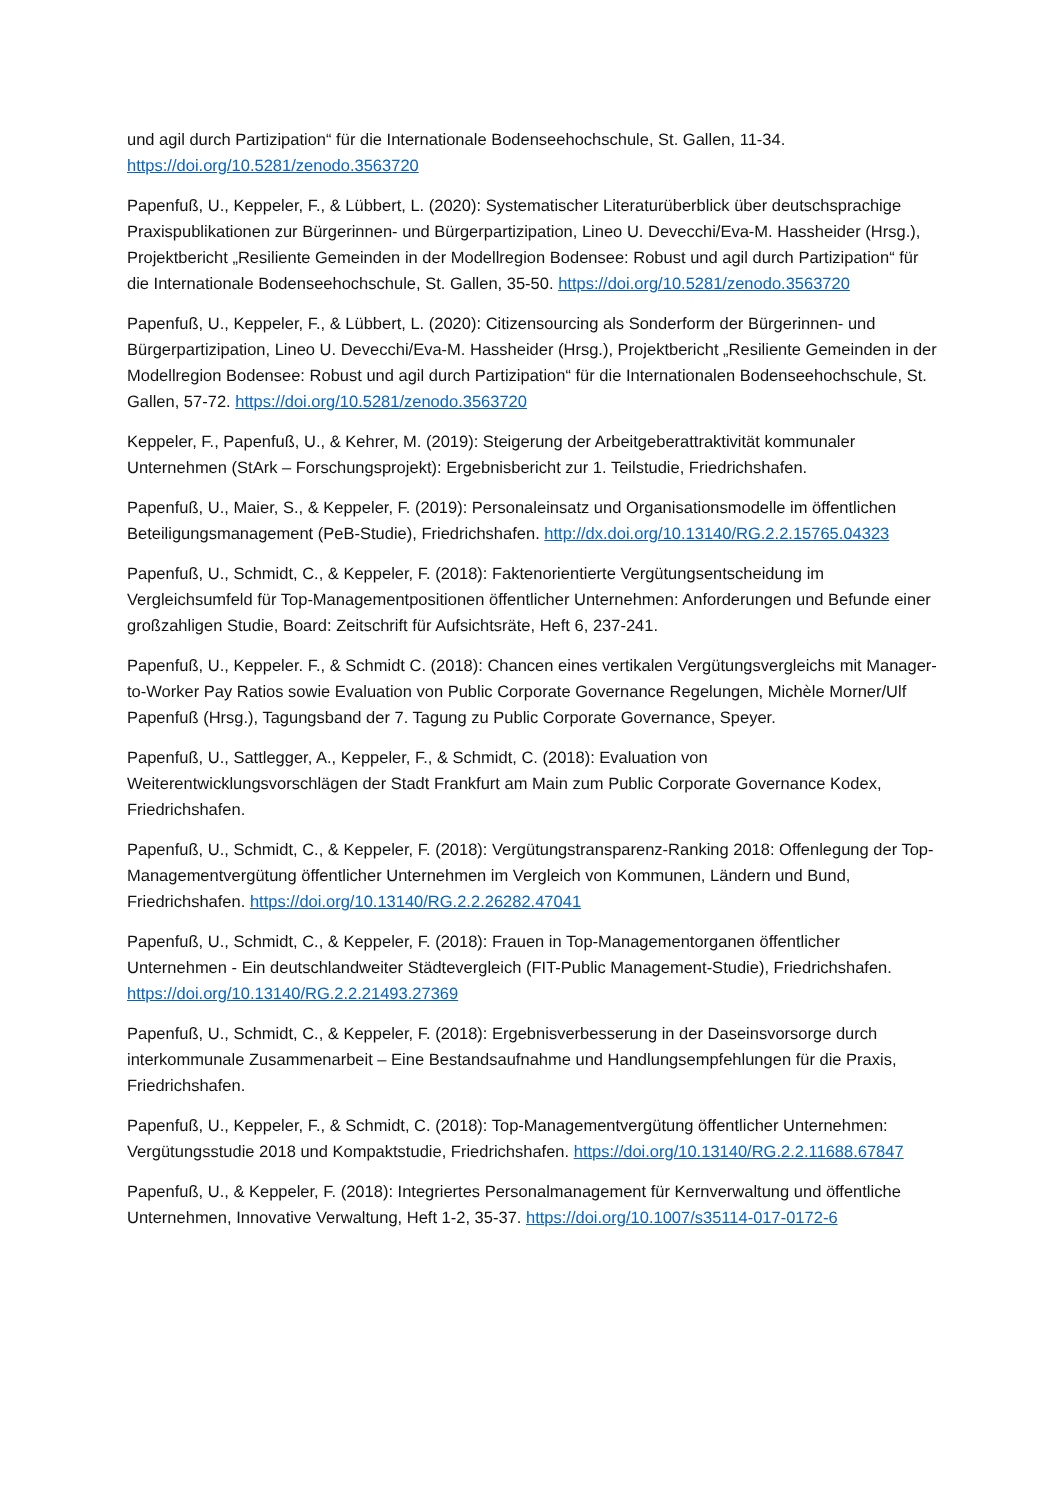und agil durch Partizipation“ für die Internationale Bodenseehochschule, St. Gallen, 11-34. https://doi.org/10.5281/zenodo.3563720
Papenfuß, U., Keppeler, F., & Lübbert, L. (2020): Systematischer Literaturüberblick über deutschsprachige Praxispublikationen zur Bürgerinnen- und Bürgerpartizipation, Lineo U. Devecchi/Eva-M. Hassheider (Hrsg.), Projektbericht „Resiliente Gemeinden in der Modellregion Bodensee: Robust und agil durch Partizipation“ für die Internationale Bodenseehochschule, St. Gallen, 35-50. https://doi.org/10.5281/zenodo.3563720
Papenfuß, U., Keppeler, F., & Lübbert, L. (2020): Citizensourcing als Sonderform der Bürgerinnen- und Bürgerpartizipation, Lineo U. Devecchi/Eva-M. Hassheider (Hrsg.), Projektbericht „Resiliente Gemeinden in der Modellregion Bodensee: Robust und agil durch Partizipation“ für die Internationalen Bodenseehochschule, St. Gallen, 57-72. https://doi.org/10.5281/zenodo.3563720
Keppeler, F., Papenfuß, U., & Kehrer, M. (2019): Steigerung der Arbeitgeberattraktivität kommunaler Unternehmen (StArk – Forschungsprojekt): Ergebnisbericht zur 1. Teilstudie, Friedrichshafen.
Papenfuß, U., Maier, S., & Keppeler, F. (2019): Personaleinsatz und Organisationsmodelle im öffentlichen Beteiligungsmanagement (PeB-Studie), Friedrichshafen. http://dx.doi.org/10.13140/RG.2.2.15765.04323
Papenfuß, U., Schmidt, C., & Keppeler, F. (2018): Faktenorientierte Vergütungsentscheidung im Vergleichsumfeld für Top-Managementpositionen öffentlicher Unternehmen: Anforderungen und Befunde einer großzahligen Studie, Board: Zeitschrift für Aufsichtsräte, Heft 6, 237-241.
Papenfuß, U., Keppeler. F., & Schmidt C. (2018): Chancen eines vertikalen Vergütungsvergleichs mit Manager-to-Worker Pay Ratios sowie Evaluation von Public Corporate Governance Regelungen, Michèle Morner/Ulf Papenfuß (Hrsg.), Tagungsband der 7. Tagung zu Public Corporate Governance, Speyer.
Papenfuß, U., Sattlegger, A., Keppeler, F., & Schmidt, C. (2018): Evaluation von Weiterentwicklungsvorschlägen der Stadt Frankfurt am Main zum Public Corporate Governance Kodex, Friedrichshafen.
Papenfuß, U., Schmidt, C., & Keppeler, F. (2018): Vergütungstransparenz-Ranking 2018: Offenlegung der Top-Managementvergütung öffentlicher Unternehmen im Vergleich von Kommunen, Ländern und Bund, Friedrichshafen. https://doi.org/10.13140/RG.2.2.26282.47041
Papenfuß, U., Schmidt, C., & Keppeler, F. (2018): Frauen in Top-Managementorganen öffentlicher Unternehmen - Ein deutschlandweiter Städtevergleich (FIT-Public Management-Studie), Friedrichshafen. https://doi.org/10.13140/RG.2.2.21493.27369
Papenfuß, U., Schmidt, C., & Keppeler, F. (2018): Ergebnisverbesserung in der Daseinsvorsorge durch interkommunale Zusammenarbeit – Eine Bestandsaufnahme und Handlungsempfehlungen für die Praxis, Friedrichshafen.
Papenfuß, U., Keppeler, F., & Schmidt, C. (2018): Top-Managementvergütung öffentlicher Unternehmen: Vergütungsstudie 2018 und Kompaktstudie, Friedrichshafen. https://doi.org/10.13140/RG.2.2.11688.67847
Papenfuß, U., & Keppeler, F. (2018): Integriertes Personalmanagement für Kernverwaltung und öffentliche Unternehmen, Innovative Verwaltung, Heft 1-2, 35-37. https://doi.org/10.1007/s35114-017-0172-6